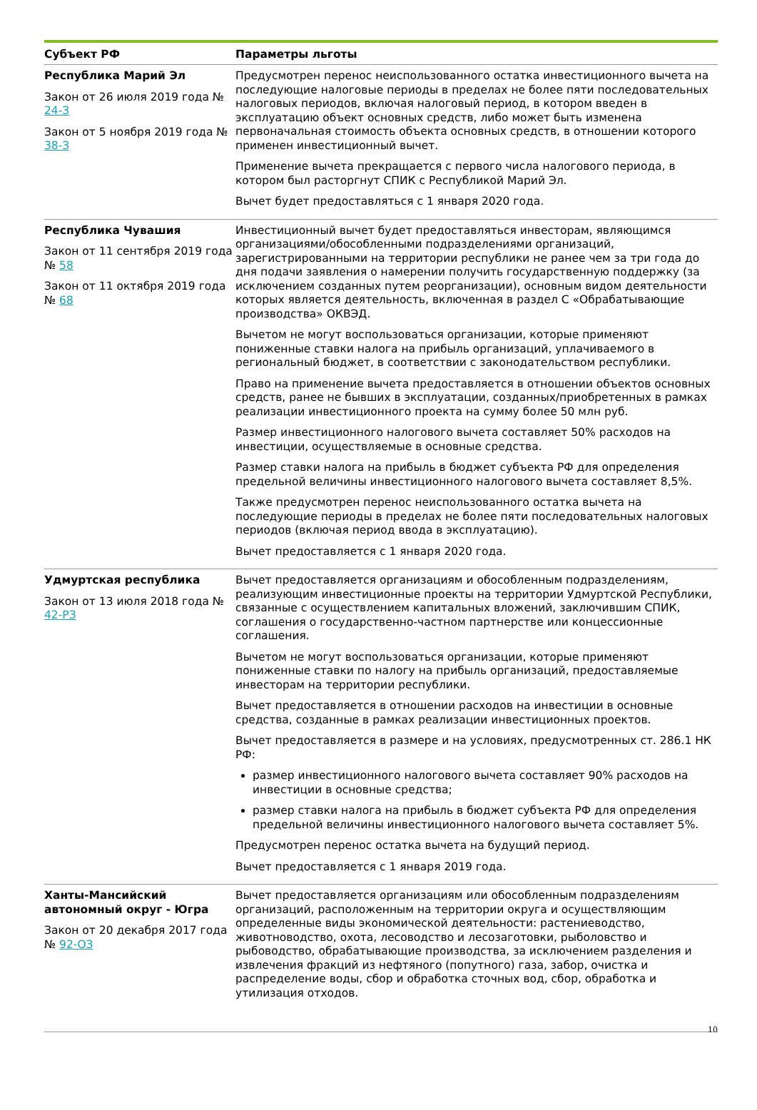| Субъект РФ | Параметры льготы |
| --- | --- |
| Республика Марий Эл Закон от 26 июля 2019 года № 24-З Закон от 5 ноября 2019 года № 38-З | Предусмотрен перенос неиспользованного остатка инвестиционного вычета на последующие налоговые периоды в пределах не более пяти последовательных налоговых периодов, включая налоговый период, в котором введен в эксплуатацию объект основных средств, либо может быть изменена первоначальная стоимость объекта основных средств, в отношении которого применен инвестиционный вычет. Применение вычета прекращается с первого числа налогового периода, в котором был расторгнут СПИК с Республикой Марий Эл. Вычет будет предоставляться с 1 января 2020 года. |
| Республика Чувашия Закон от 11 сентября 2019 года № 58 Закон от 11 октября 2019 года № 68 | Инвестиционный вычет будет предоставляться инвесторам, являющимся организациями/обособленными подразделениями организаций, зарегистрированными на территории республики не ранее чем за три года до дня подачи заявления о намерении получить государственную поддержку (за исключением созданных путем реорганизации), основным видом деятельности которых является деятельность, включенная в раздел С «Обрабатывающие производства» ОКВЭД. Вычетом не могут воспользоваться организации, которые применяют пониженные ставки налога на прибыль организаций, уплачиваемого в региональный бюджет, в соответствии с законодательством республики. Право на применение вычета предоставляется в отношении объектов основных средств, ранее не бывших в эксплуатации, созданных/приобретенных в рамках реализации инвестиционного проекта на сумму более 50 млн руб. Размер инвестиционного налогового вычета составляет 50% расходов на инвестиции, осуществляемые в основные средства. Размер ставки налога на прибыль в бюджет субъекта РФ для определения предельной величины инвестиционного налогового вычета составляет 8,5%. Также предусмотрен перенос неиспользованного остатка вычета на последующие периоды в пределах не более пяти последовательных налоговых периодов (включая период ввода в эксплуатацию). Вычет предоставляется с 1 января 2020 года. |
| Удмуртская республика Закон от 13 июля 2018 года № 42-РЗ | Вычет предоставляется организациям и обособленным подразделениям, реализующим инвестиционные проекты на территории Удмуртской Республики, связанные с осуществлением капитальных вложений, заключившим СПИК, соглашения о государственно-частном партнерстве или концессионные соглашения. Вычетом не могут воспользоваться организации, которые применяют пониженные ставки по налогу на прибыль организаций, предоставляемые инвесторам на территории республики. Вычет предоставляется в отношении расходов на инвестиции в основные средства, созданные в рамках реализации инвестиционных проектов. Вычет предоставляется в размере и на условиях, предусмотренных ст. 286.1 НК РФ: размер инвестиционного налогового вычета составляет 90% расходов на инвестиции в основные средства; размер ставки налога на прибыль в бюджет субъекта РФ для определения предельной величины инвестиционного налогового вычета составляет 5%. Предусмотрен перенос остатка вычета на будущий период. Вычет предоставляется с 1 января 2019 года. |
| Ханты-Мансийский автономный округ - Югра Закон от 20 декабря 2017 года № 92-ОЗ | Вычет предоставляется организациям или обособленным подразделениям организаций, расположенным на территории округа и осуществляющим определенные виды экономической деятельности: растениеводство, животноводство, охота, лесоводство и лесозаготовки, рыболовство и рыбоводство, обрабатывающие производства, за исключением разделения и извлечения фракций из нефтяного (попутного) газа, забор, очистка и распределение воды, сбор и обработка сточных вод, сбор, обработка и утилизация отходов. |
10